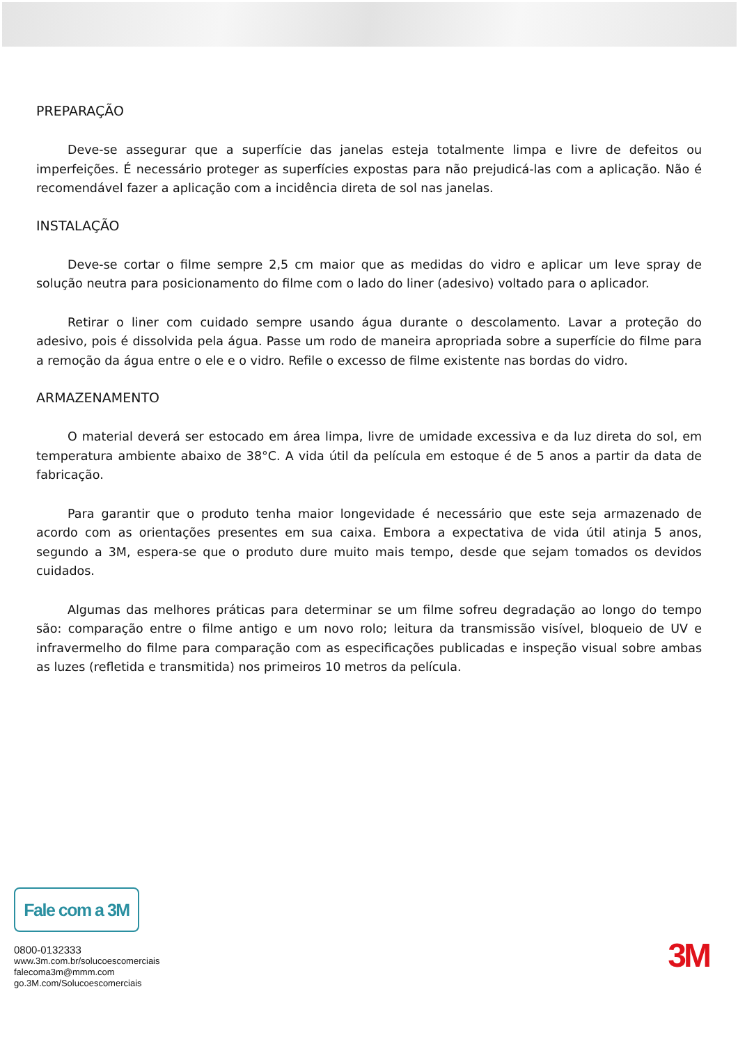PREPARAÇÃO
Deve-se assegurar que a superfície das janelas esteja totalmente limpa e livre de defeitos ou imperfeições. É necessário proteger as superfícies expostas para não prejudicá-las com a aplicação. Não é recomendável fazer a aplicação com a incidência direta de sol nas janelas.
INSTALAÇÃO
Deve-se cortar o filme sempre 2,5 cm maior que as medidas do vidro e aplicar um leve spray de solução neutra para posicionamento do filme com o lado do liner (adesivo) voltado para o aplicador.
Retirar o liner com cuidado sempre usando água durante o descolamento. Lavar a proteção do adesivo, pois é dissolvida pela água. Passe um rodo de maneira apropriada sobre a superfície do filme para a remoção da água entre o ele e o vidro. Refile o excesso de filme existente nas bordas do vidro.
ARMAZENAMENTO
O material deverá ser estocado em área limpa, livre de umidade excessiva e da luz direta do sol, em temperatura ambiente abaixo de 38°C. A vida útil da película em estoque é de 5 anos a partir da data de fabricação.
Para garantir que o produto tenha maior longevidade é necessário que este seja armazenado de acordo com as orientações presentes em sua caixa. Embora a expectativa de vida útil atinja 5 anos, segundo a 3M, espera-se que o produto dure muito mais tempo, desde que sejam tomados os devidos cuidados.
Algumas das melhores práticas para determinar se um filme sofreu degradação ao longo do tempo são: comparação entre o filme antigo e um novo rolo; leitura da transmissão visível, bloqueio de UV e infravermelho do filme para comparação com as especificações publicadas e inspeção visual sobre ambas as luzes (refletida e transmitida) nos primeiros 10 metros da película.
Fale com a 3M
0800-0132333
www.3m.com.br/solucoescomerciais
falecoma3m@mmm.com
go.3M.com/Solucoescomerciais
3M